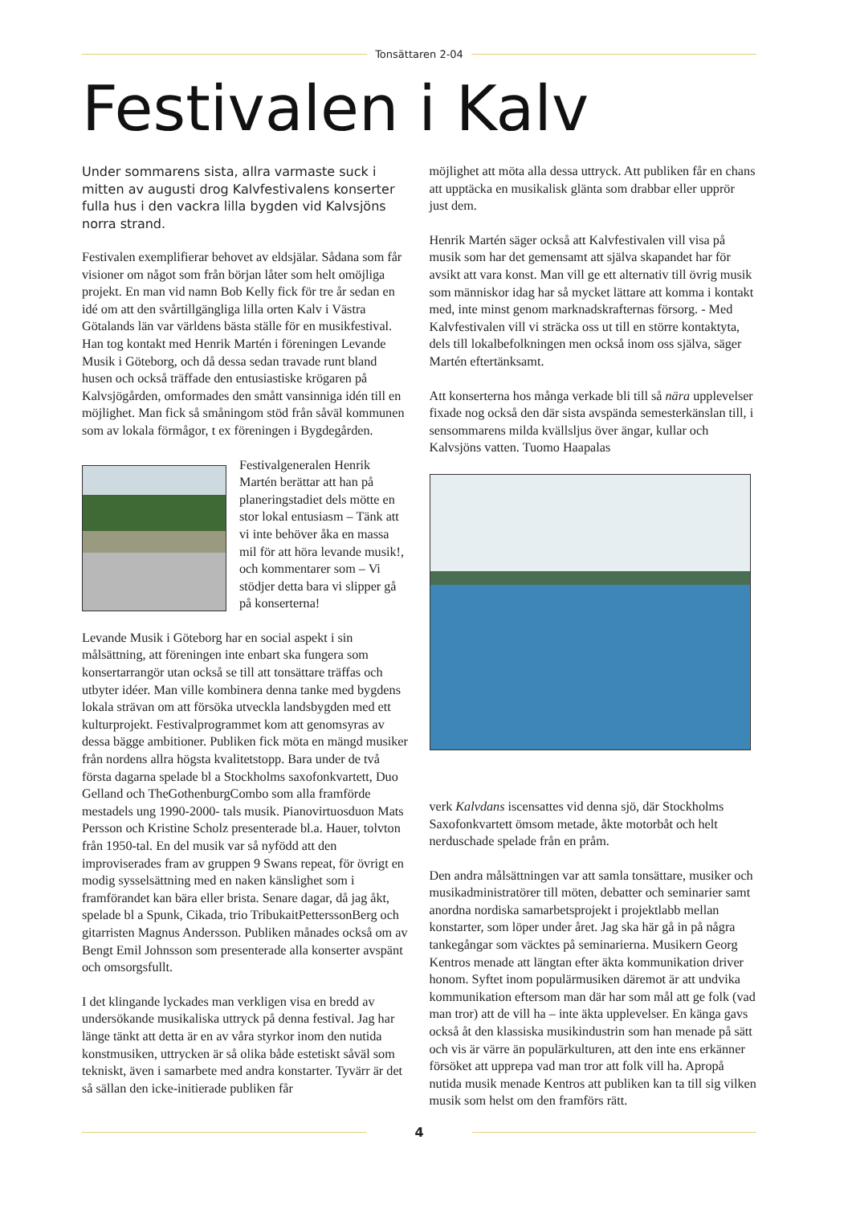Tonsättaren 2-04
Festivalen i Kalv
Under sommarens sista, allra varmaste suck i mitten av augusti drog Kalvfestivalens konserter fulla hus i den vackra lilla bygden vid Kalvsjöns norra strand.
Festivalen exemplifierar behovet av eldsjälar. Sådana som får visioner om något som från början låter som helt omöjliga projekt. En man vid namn Bob Kelly fick för tre år sedan en idé om att den svårtillgängliga lilla orten Kalv i Västra Götalands län var världens bästa ställe för en musikfestival. Han tog kontakt med Henrik Martén i föreningen Levande Musik i Göteborg, och då dessa sedan travade runt bland husen och också träffade den entusiastiske krögaren på Kalvsjögården, omformades den smått vansinniga idén till en möjlighet. Man fick så småningom stöd från såväl kommunen som av lokala förmågor, t ex föreningen i Bygdegården.
Festivalgeneralen Henrik Martén berättar att han på planeringstadiet dels mötte en stor lokal entusiasm – Tänk att vi inte behöver åka en massa mil för att höra levande musik!, och kommentarer som – Vi stödjer detta bara vi slipper gå på konserterna!
Levande Musik i Göteborg har en social aspekt i sin målsättning, att föreningen inte enbart ska fungera som konsertarrangör utan också se till att tonsättare träffas och utbyter idéer. Man ville kombinera denna tanke med bygdens lokala strävan om att försöka utveckla landsbygden med ett kulturprojekt. Festivalprogrammet kom att genomsyras av dessa bägge ambitioner. Publiken fick möta en mängd musiker från nordens allra högsta kvalitetstopp. Bara under de två första dagarna spelade bl a Stockholms saxofonkvartett, Duo Gelland och TheGothenburgCombo som alla framförde mestadels ung 1990-2000- tals musik. Pianovirtuosduon Mats Persson och Kristine Scholz presenterade bl.a. Hauer, tolvton från 1950-tal. En del musik var så nyfödd att den improviserades fram av gruppen 9 Swans repeat, för övrigt en modig sysselsättning med en naken känslighet som i framförandet kan bära eller brista. Senare dagar, då jag åkt, spelade bl a Spunk, Cikada, trio TribukaitPetterssonBerg och gitarristen Magnus Andersson. Publiken månades också om av Bengt Emil Johnsson som presenterade alla konserter avspänt och omsorgsfullt.
I det klingande lyckades man verkligen visa en bredd av undersökande musikaliska uttryck på denna festival. Jag har länge tänkt att detta är en av våra styrkor inom den nutida konstmusiken, uttrycken är så olika både estetiskt såväl som tekniskt, även i samarbete med andra konstarter. Tyvärr är det så sällan den icke-initierade publiken får
möjlighet att möta alla dessa uttryck. Att publiken får en chans att upptäcka en musikalisk glänta som drabbar eller upprör just dem.
Henrik Martén säger också att Kalvfestivalen vill visa på musik som har det gemensamt att själva skapandet har för avsikt att vara konst. Man vill ge ett alternativ till övrig musik som människor idag har så mycket lättare att komma i kontakt med, inte minst genom marknadskrafternas försorg. - Med Kalvfestivalen vill vi sträcka oss ut till en större kontaktyta, dels till lokalbefolkningen men också inom oss själva, säger Martén eftertänksamt.
Att konserterna hos många verkade bli till så nära upplevelser fixade nog också den där sista avspända semesterkänslan till, i sensommarens milda kvällsljus över ängar, kullar och Kalvsjöns vatten. Tuomo Haapalas
verk Kalvdans iscensattes vid denna sjö, där Stockholms Saxofonkvartett ömsom metade, åkte motorbåt och helt nerduschade spelade från en pråm.
Den andra målsättningen var att samla tonsättare, musiker och musikadministratörer till möten, debatter och seminarier samt anordna nordiska samarbetsprojekt i projektlabb mellan konstarter, som löper under året. Jag ska här gå in på några tankegångar som väcktes på seminarierna. Musikern Georg Kentros menade att längtan efter äkta kommunikation driver honom. Syftet inom populärmusiken däremot är att undvika kommunikation eftersom man där har som mål att ge folk (vad man tror) att de vill ha – inte äkta upplevelser. En känga gavs också åt den klassiska musikindustrin som han menade på sätt och vis är värre än populärkulturen, att den inte ens erkänner försöket att upprepa vad man tror att folk vill ha. Apropå nutida musik menade Kentros att publiken kan ta till sig vilken musik som helst om den framförs rätt.
4